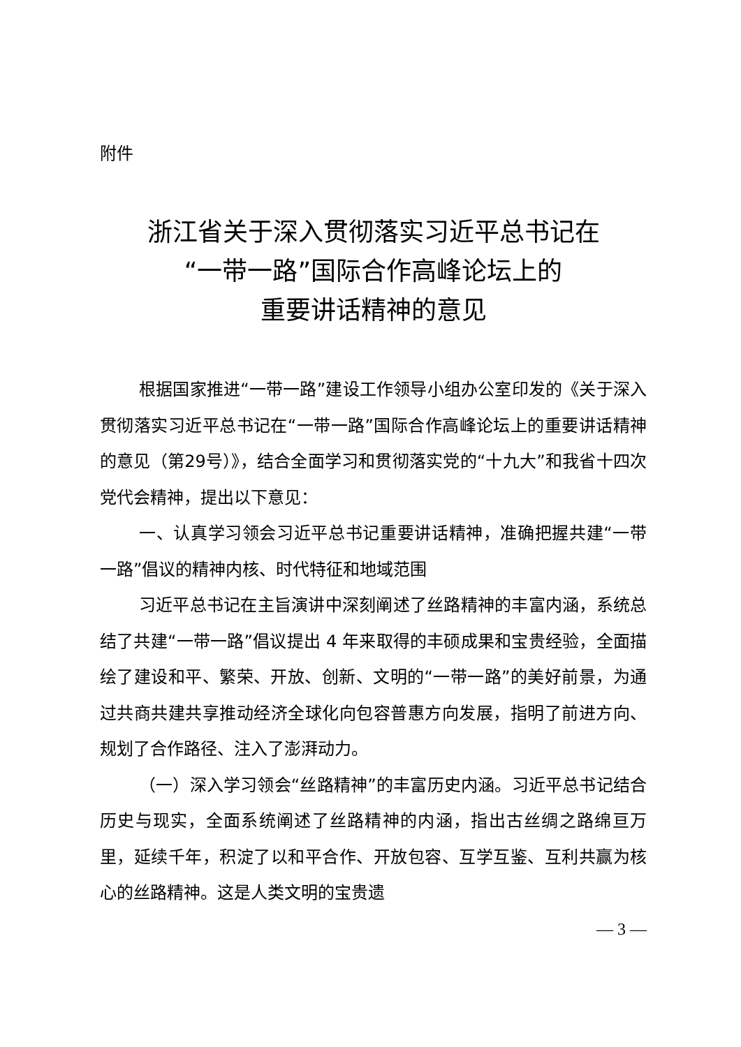附件
浙江省关于深入贯彻落实习近平总书记在
“一带一路”国际合作高峰论坛上的
重要讲话精神的意见
根据国家推进“一带一路”建设工作领导小组办公室印发的《关于深入贯彻落实习近平总书记在“一带一路”国际合作高峰论坛上的重要讲话精神的意见（第29号）》，结合全面学习和贯彻落实党的“十九大”和我省十四次党代会精神，提出以下意见：
一、认真学习领会习近平总书记重要讲话精神，准确把握共建“一带一路”倡议的精神内核、时代特征和地域范围
习近平总书记在主旨演讲中深刻阐述了丝路精神的丰富内涵，系统总结了共建“一带一路”倡议提出 4 年来取得的丰硕成果和宝贵经验，全面描绘了建设和平、繁荣、开放、创新、文明的“一带一路”的美好前景，为通过共商共建共享推动经济全球化向包容普惠方向发展，指明了前进方向、规划了合作路径、注入了澎湃动力。
（一）深入学习领会“丝路精神”的丰富历史内涵。习近平总书记结合历史与现实，全面系统阐述了丝路精神的内涵，指出古丝绸之路绵亘万里，延续千年，积淀了以和平合作、开放包容、互学互鉴、互利共赢为核心的丝路精神。这是人类文明的宝贵遗
— 3 —